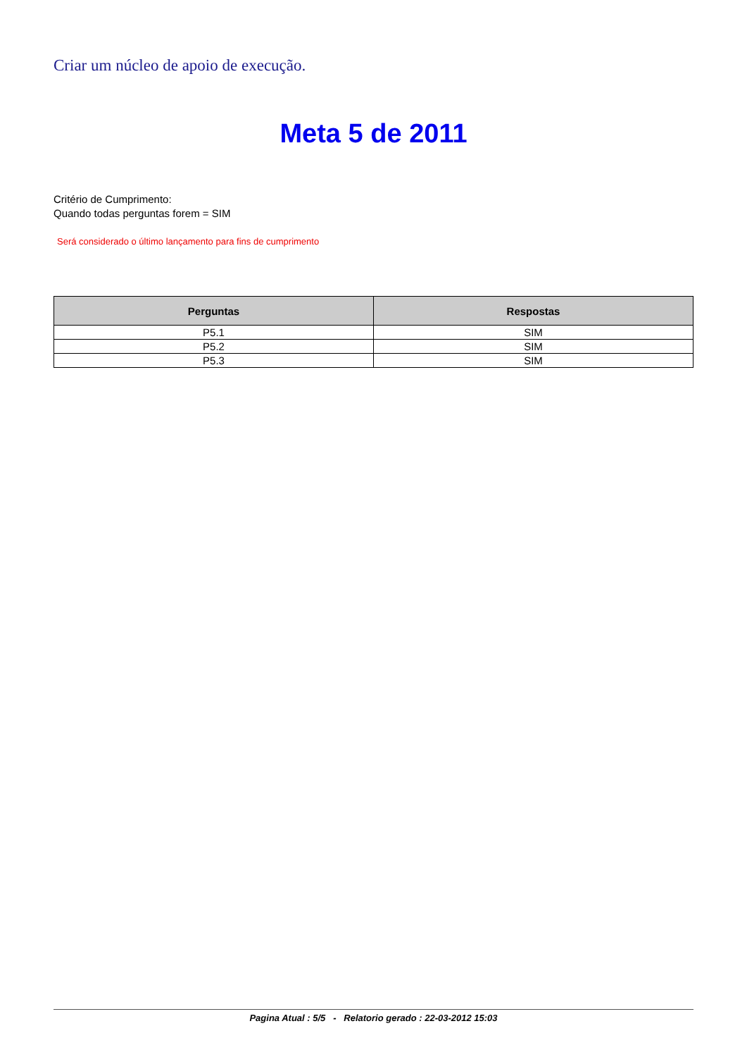Criar um núcleo de apoio de execução.
Meta 5 de 2011
Critério de Cumprimento:
Quando todas perguntas forem = SIM
Será considerado o último lançamento para fins de cumprimento
| Perguntas | Respostas |
| --- | --- |
| P5.1 | SIM |
| P5.2 | SIM |
| P5.3 | SIM |
Pagina Atual : 5/5 - Relatorio gerado : 22-03-2012 15:03